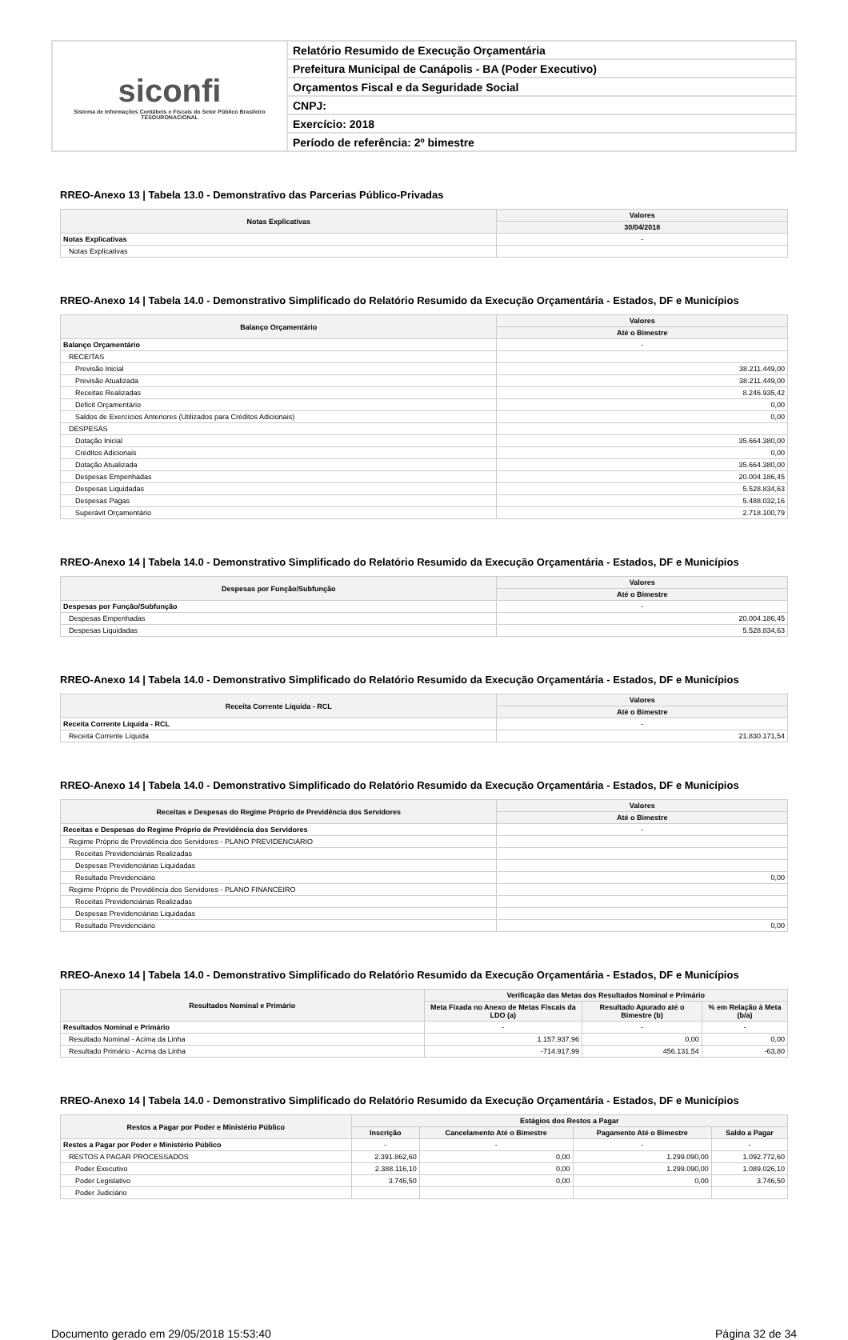| siconfi Sistema de Informações Contábeis e Fiscais do Setor Público Brasileiro TESOURONACIONAL | Relatório Resumido de Execução Orçamentária |
| | Prefeitura Municipal de Canápolis - BA (Poder Executivo) |
| | Orçamentos Fiscal e da Seguridade Social |
| | CNPJ: |
| | Exercício: 2018 |
| | Período de referência: 2º bimestre |
RREO-Anexo 13 | Tabela 13.0 - Demonstrativo das Parcerias Público-Privadas
| Notas Explicativas | Valores |
| --- | --- |
| | 30/04/2018 |
| Notas Explicativas | - |
| Notas Explicativas | |
RREO-Anexo 14 | Tabela 14.0 - Demonstrativo Simplificado do Relatório Resumido da Execução Orçamentária - Estados, DF e Municípios
| Balanço Orçamentário | Valores |
| --- | --- |
| | Até o Bimestre |
| Balanço Orçamentário | - |
| RECEITAS | |
| Previsão Inicial | 38.211.449,00 |
| Previsão Atualizada | 38.211.449,00 |
| Receitas Realizadas | 8.246.935,42 |
| Déficit Orçamentário | 0,00 |
| Saldos de Exercícios Anteriores (Utilizados para Créditos Adicionais) | 0,00 |
| DESPESAS | |
| Dotação Inicial | 35.664.380,00 |
| Créditos Adicionais | 0,00 |
| Dotação Atualizada | 35.664.380,00 |
| Despesas Empenhadas | 20.004.186,45 |
| Despesas Liquidadas | 5.528.834,63 |
| Despesas Pagas | 5.488.032,16 |
| Superávit Orçamentário | 2.718.100,79 |
RREO-Anexo 14 | Tabela 14.0 - Demonstrativo Simplificado do Relatório Resumido da Execução Orçamentária - Estados, DF e Municípios
| Despesas por Função/Subfunção | Valores |
| --- | --- |
| | Até o Bimestre |
| Despesas por Função/Subfunção | - |
| Despesas Empenhadas | 20.004.186,45 |
| Despesas Liquidadas | 5.528.834,63 |
RREO-Anexo 14 | Tabela 14.0 - Demonstrativo Simplificado do Relatório Resumido da Execução Orçamentária - Estados, DF e Municípios
| Receita Corrente Líquida - RCL | Valores |
| --- | --- |
| | Até o Bimestre |
| Receita Corrente Líquida - RCL | - |
| Receita Corrente Líquida | 21.830.171,54 |
RREO-Anexo 14 | Tabela 14.0 - Demonstrativo Simplificado do Relatório Resumido da Execução Orçamentária - Estados, DF e Municípios
| Receitas e Despesas do Regime Próprio de Previdência dos Servidores | Valores |
| --- | --- |
| | Até o Bimestre |
| Receitas e Despesas do Regime Próprio de Previdência dos Servidores | - |
| Regime Próprio de Previdência dos Servidores - PLANO PREVIDENCIÁRIO | |
| Receitas Previdenciárias Realizadas | |
| Despesas Previdenciárias Liquidadas | |
| Resultado Previdenciário | 0,00 |
| Regime Próprio de Previdência dos Servidores - PLANO FINANCEIRO | |
| Receitas Previdenciárias Realizadas | |
| Despesas Previdenciárias Liquidadas | |
| Resultado Previdenciário | 0,00 |
RREO-Anexo 14 | Tabela 14.0 - Demonstrativo Simplificado do Relatório Resumido da Execução Orçamentária - Estados, DF e Municípios
| Resultados Nominal e Primário | Verificação das Metas dos Resultados Nominal e Primário | | |
| --- | --- | --- | --- |
| | Meta Fixada no Anexo de Metas Fiscais da LDO (a) | Resultado Apurado até o Bimestre (b) | % em Relação à Meta (b/a) |
| Resultados Nominal e Primário | - | - | - |
| Resultado Nominal - Acima da Linha | 1.157.937,96 | 0,00 | 0,00 |
| Resultado Primário - Acima da Linha | -714.917,99 | 456.131,54 | -63,80 |
RREO-Anexo 14 | Tabela 14.0 - Demonstrativo Simplificado do Relatório Resumido da Execução Orçamentária - Estados, DF e Municípios
| Restos a Pagar por Poder e Ministério Público | Estágios dos Restos a Pagar | | | |
| --- | --- | --- | --- | --- |
| | Inscrição | Cancelamento Até o Bimestre | Pagamento Até o Bimestre | Saldo a Pagar |
| Restos a Pagar por Poder e Ministério Público | - | - | - | - |
| RESTOS A PAGAR PROCESSADOS | 2.391.862,60 | 0,00 | 1.299.090,00 | 1.092.772,60 |
| Poder Executivo | 2.388.116,10 | 0,00 | 1.299.090,00 | 1.089.026,10 |
| Poder Legislativo | 3.746,50 | 0,00 | 0,00 | 3.746,50 |
| Poder Judiciário | | | | |
Documento gerado em 29/05/2018 15:53:40 Página 32 de 34